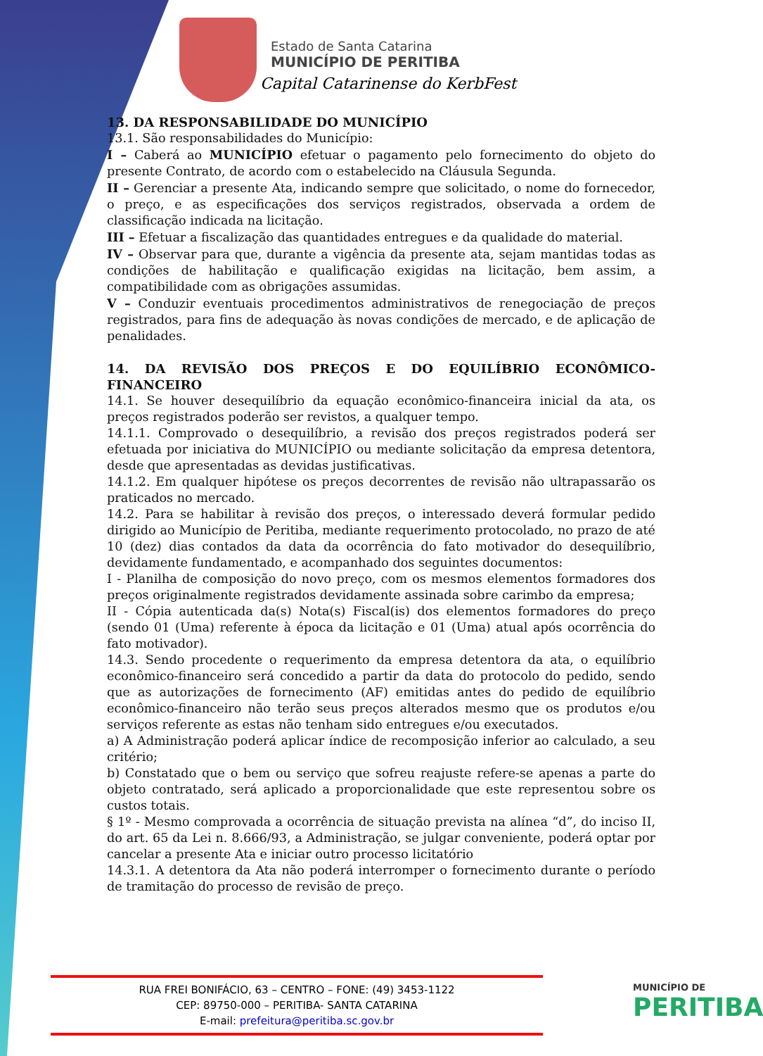Estado de Santa Catarina
MUNICÍPIO DE PERITIBA
Capital Catarinense do KerbFest
13. DA RESPONSABILIDADE DO MUNICÍPIO
13.1. São responsabilidades do Município:
I – Caberá ao MUNICÍPIO efetuar o pagamento pelo fornecimento do objeto do presente Contrato, de acordo com o estabelecido na Cláusula Segunda.
II – Gerenciar a presente Ata, indicando sempre que solicitado, o nome do fornecedor, o preço, e as especificações dos serviços registrados, observada a ordem de classificação indicada na licitação.
III – Efetuar a fiscalização das quantidades entregues e da qualidade do material.
IV – Observar para que, durante a vigência da presente ata, sejam mantidas todas as condições de habilitação e qualificação exigidas na licitação, bem assim, a compatibilidade com as obrigações assumidas.
V – Conduzir eventuais procedimentos administrativos de renegociação de preços registrados, para fins de adequação às novas condições de mercado, e de aplicação de penalidades.
14. DA REVISÃO DOS PREÇOS E DO EQUILÍBRIO ECONÔMICO- FINANCEIRO
14.1. Se houver desequilíbrio da equação econômico-financeira inicial da ata, os preços registrados poderão ser revistos, a qualquer tempo.
14.1.1. Comprovado o desequilíbrio, a revisão dos preços registrados poderá ser efetuada por iniciativa do MUNICÍPIO ou mediante solicitação da empresa detentora, desde que apresentadas as devidas justificativas.
14.1.2. Em qualquer hipótese os preços decorrentes de revisão não ultrapassarão os praticados no mercado.
14.2. Para se habilitar à revisão dos preços, o interessado deverá formular pedido dirigido ao Município de Peritiba, mediante requerimento protocolado, no prazo de até 10 (dez) dias contados da data da ocorrência do fato motivador do desequilíbrio, devidamente fundamentado, e acompanhado dos seguintes documentos:
I - Planilha de composição do novo preço, com os mesmos elementos formadores dos preços originalmente registrados devidamente assinada sobre carimbo da empresa;
II - Cópia autenticada da(s) Nota(s) Fiscal(is) dos elementos formadores do preço (sendo 01 (Uma) referente à época da licitação e 01 (Uma) atual após ocorrência do fato motivador).
14.3. Sendo procedente o requerimento da empresa detentora da ata, o equilíbrio econômico-financeiro será concedido a partir da data do protocolo do pedido, sendo que as autorizações de fornecimento (AF) emitidas antes do pedido de equilíbrio econômico-financeiro não terão seus preços alterados mesmo que os produtos e/ou serviços referente as estas não tenham sido entregues e/ou executados.
a) A Administração poderá aplicar índice de recomposição inferior ao calculado, a seu critério;
b) Constatado que o bem ou serviço que sofreu reajuste refere-se apenas a parte do objeto contratado, será aplicado a proporcionalidade que este representou sobre os custos totais.
§ 1º - Mesmo comprovada a ocorrência de situação prevista na alínea “d”, do inciso II, do art. 65 da Lei n. 8.666/93, a Administração, se julgar conveniente, poderá optar por cancelar a presente Ata e iniciar outro processo licitatório
14.3.1. A detentora da Ata não poderá interromper o fornecimento durante o período de tramitação do processo de revisão de preço.
RUA FREI BONIFÁCIO, 63 – CENTRO – FONE: (49) 3453-1122
CEP: 89750-000 – PERITIBA- SANTA CATARINA
E-mail: prefeitura@peritiba.sc.gov.br
MUNICÍPIO DE
PERITIBA